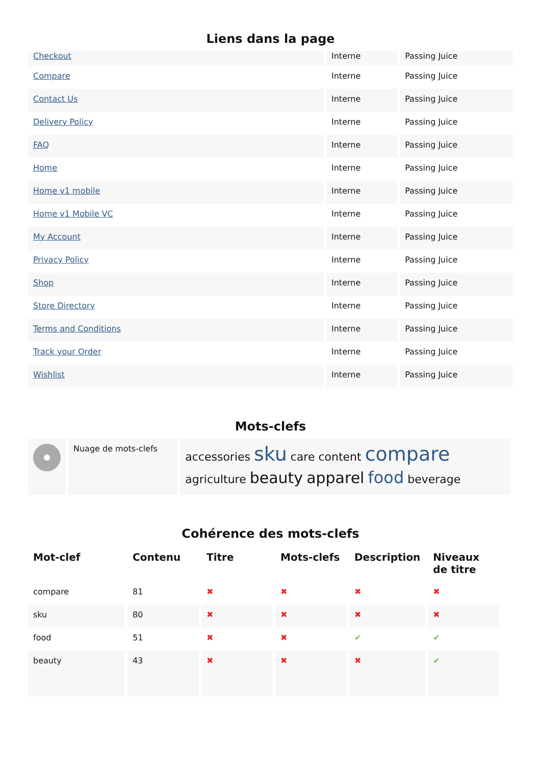Liens dans la page
| Checkout | Interne | Passing Juice |
| Compare | Interne | Passing Juice |
| Contact Us | Interne | Passing Juice |
| Delivery Policy | Interne | Passing Juice |
| FAQ | Interne | Passing Juice |
| Home | Interne | Passing Juice |
| Home v1 mobile | Interne | Passing Juice |
| Home v1 Mobile VC | Interne | Passing Juice |
| My Account | Interne | Passing Juice |
| Privacy Policy | Interne | Passing Juice |
| Shop | Interne | Passing Juice |
| Store Directory | Interne | Passing Juice |
| Terms and Conditions | Interne | Passing Juice |
| Track your Order | Interne | Passing Juice |
| Wishlist | Interne | Passing Juice |
Mots-clefs
| | Nuage de mots-clefs | accessories sku care content compare agriculture beauty apparel food beverage |
Cohérence des mots-clefs
| Mot-clef | Contenu | Titre | Mots-clefs | Description | Niveaux de titre |
| --- | --- | --- | --- | --- | --- |
| compare | 81 | ✖ | ✖ | ✖ | ✖ |
| sku | 80 | ✖ | ✖ | ✖ | ✖ |
| food | 51 | ✖ | ✖ | ✔ | ✔ |
| beauty | 43 | ✖ | ✖ | ✖ | ✔ |